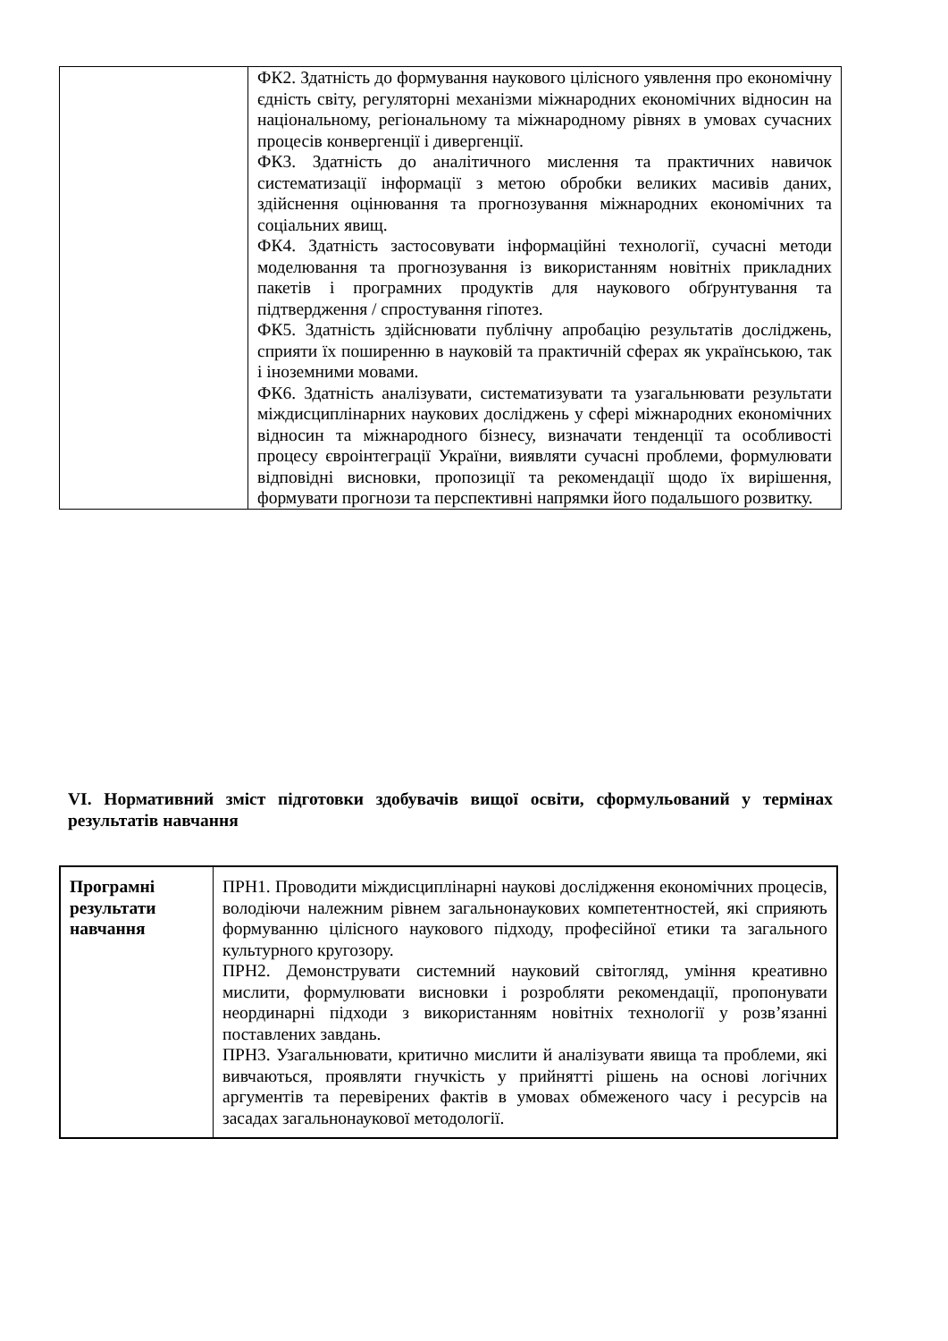| | ФК2. Здатність до формування наукового цілісного уявлення про економічну єдність світу, регуляторні механізми міжнародних економічних відносин на національному, регіональному та міжнародному рівнях в умовах сучасних процесів конвергенції і дивергенції. ФК3. Здатність до аналітичного мислення та практичних навичок систематизації інформації з метою обробки великих масивів даних, здійснення оцінювання та прогнозування міжнародних економічних та соціальних явищ. ФК4. Здатність застосовувати інформаційні технології, сучасні методи моделювання та прогнозування із використанням новітніх прикладних пакетів і програмних продуктів для наукового обґрунтування та підтвердження / спростування гіпотез. ФК5. Здатність здійснювати публічну апробацію результатів досліджень, сприяти їх поширенню в науковій та практичній сферах як українською, так і іноземними мовами. ФК6. Здатність аналізувати, систематизувати та узагальнювати результати міждисциплінарних наукових досліджень у сфері міжнародних економічних відносин та міжнародного бізнесу, визначати тенденції та особливості процесу євроінтеграції України, виявляти сучасні проблеми, формулювати відповідні висновки, пропозиції та рекомендації щодо їх вирішення, формувати прогнози та перспективні напрямки його подальшого розвитку. |
VI. Нормативний зміст підготовки здобувачів вищої освіти, сформульований у термінах результатів навчання
| Програмні результати навчання | ПРН1. Проводити міждисциплінарні наукові дослідження економічних процесів, володіючи належним рівнем загальнонаукових компетентностей, які сприяють формуванню цілісного наукового підходу, професійної етики та загального культурного кругозору. ПРН2. Демонструвати системний науковий світогляд, уміння креативно мислити, формулювати висновки і розробляти рекомендації, пропонувати неординарні підходи з використанням новітніх технології у розв’язанні поставлених завдань. ПРН3. Узагальнювати, критично мислити й аналізувати явища та проблеми, які вивчаються, проявляти гнучкість у прийнятті рішень на основі логічних аргументів та перевірених фактів в умовах обмеженого часу і ресурсів на засадах загальнонаукової методології. |